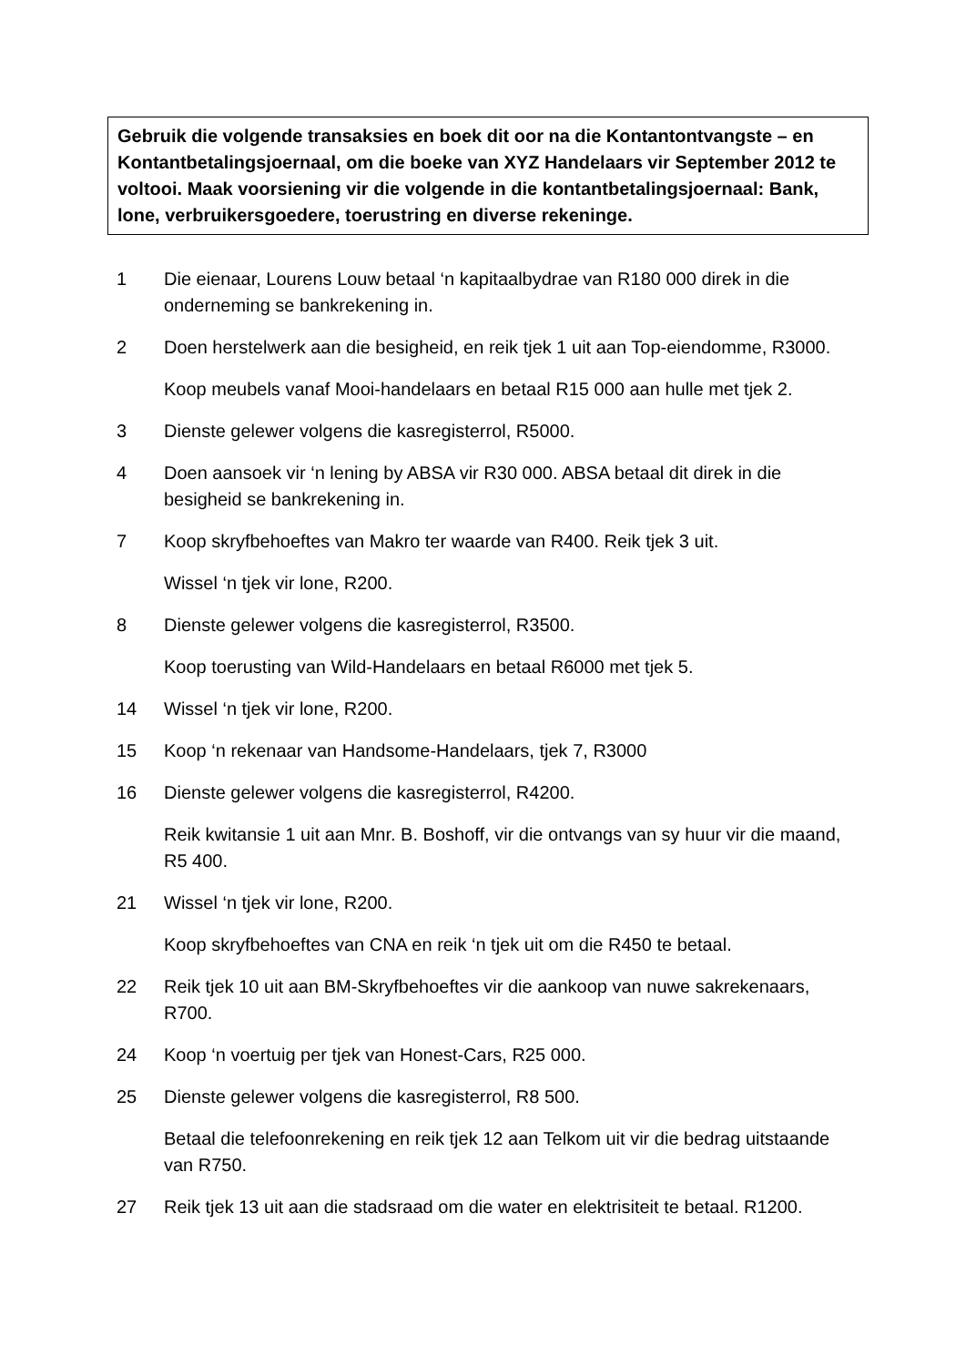Gebruik die volgende transaksies en boek dit oor na die Kontantontvangste – en Kontantbetalingsjoernaal, om die boeke van XYZ Handelaars vir September 2012 te voltooi. Maak voorsiening vir die volgende in die kontantbetalingsjoernaal: Bank, lone, verbruikersgoedere, toerustring en diverse rekeninge.
1 Die eienaar, Lourens Louw betaal ‘n kapitaalbydrae van R180 000 direk in die onderneming se bankrekening in.
2 Doen herstelwerk aan die besigheid, en reik tjek 1 uit aan Top-eiendomme, R3000.
Koop meubels vanaf Mooi-handelaars en betaal R15 000 aan hulle met tjek 2.
3 Dienste gelewer volgens die kasregisterrol, R5000.
4 Doen aansoek vir ‘n lening by ABSA vir R30 000. ABSA betaal dit direk in die besigheid se bankrekening in.
7 Koop skryfbehoeftes van Makro ter waarde van R400. Reik tjek 3 uit.
Wissel ‘n tjek vir lone, R200.
8 Dienste gelewer volgens die kasregisterrol, R3500.
Koop toerusting van Wild-Handelaars en betaal R6000 met tjek 5.
14 Wissel ‘n tjek vir lone, R200.
15 Koop ‘n rekenaar van Handsome-Handelaars, tjek 7, R3000
16 Dienste gelewer volgens die kasregisterrol, R4200.
Reik kwitansie 1 uit aan Mnr. B. Boshoff, vir die ontvangs van sy huur vir die maand, R5 400.
21 Wissel ‘n tjek vir lone, R200.
Koop skryfbehoeftes van CNA en reik ‘n tjek uit om die R450 te betaal.
22 Reik tjek 10 uit aan BM-Skryfbehoeftes vir die aankoop van nuwe sakrekenaars, R700.
24 Koop ‘n voertuig per tjek van Honest-Cars, R25 000.
25 Dienste gelewer volgens die kasregisterrol, R8 500.
Betaal die telefoonrekening en reik tjek 12 aan Telkom uit vir die bedrag uitstaande van R750.
27 Reik tjek 13 uit aan die stadsraad om die water en elektrisiteit te betaal. R1200.